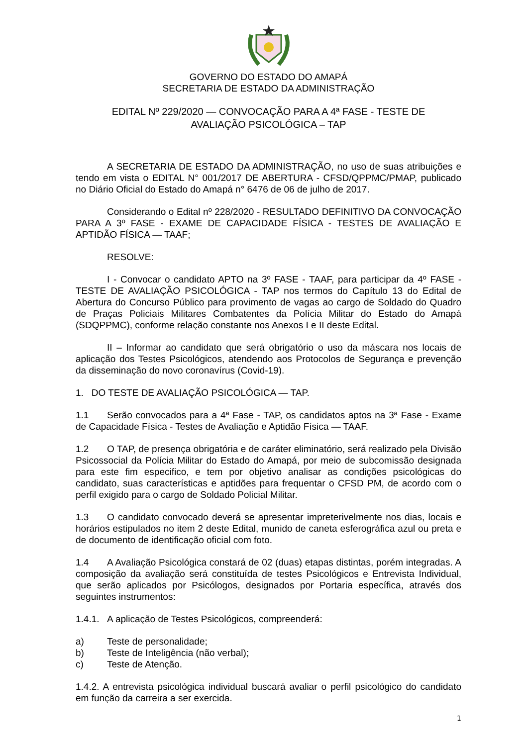GOVERNO DO ESTADO DO AMAPÁ
SECRETARIA DE ESTADO DA ADMINISTRAÇÃO
EDITAL Nº 229/2020 — CONVOCAÇÃO PARA A 4ª FASE - TESTE DE
AVALIAÇÃO PSICOLÓGICA – TAP
A SECRETARIA DE ESTADO DA ADMINISTRAÇÃO, no uso de suas atribuições e tendo em vista o EDITAL N° 001/2017 DE ABERTURA - CFSD/QPPMC/PMAP, publicado no Diário Oficial do Estado do Amapá n° 6476 de 06 de julho de 2017.
Considerando o Edital nº 228/2020 - RESULTADO DEFINITIVO DA CONVOCAÇÃO PARA A 3º FASE - EXAME DE CAPACIDADE FÍSICA - TESTES DE AVALIAÇÃO E APTIDÃO FÍSICA — TAAF;
RESOLVE:
I - Convocar o candidato APTO na 3º FASE - TAAF, para participar da 4º FASE - TESTE DE AVALIAÇÃO PSICOLÓGICA - TAP nos termos do Capítulo 13 do Edital de Abertura do Concurso Público para provimento de vagas ao cargo de Soldado do Quadro de Praças Policiais Militares Combatentes da Polícia Militar do Estado do Amapá (SDQPPMC), conforme relação constante nos Anexos I e II deste Edital.
II – Informar ao candidato que será obrigatório o uso da máscara nos locais de aplicação dos Testes Psicológicos, atendendo aos Protocolos de Segurança e prevenção da disseminação do novo coronavírus (Covid-19).
1. DO TESTE DE AVALIAÇÃO PSICOLÓGICA — TAP.
1.1 Serão convocados para a 4ª Fase - TAP, os candidatos aptos na 3ª Fase - Exame de Capacidade Física - Testes de Avaliação e Aptidão Física — TAAF.
1.2 O TAP, de presença obrigatória e de caráter eliminatório, será realizado pela Divisão Psicossocial da Polícia Militar do Estado do Amapá, por meio de subcomissão designada para este fim especifico, e tem por objetivo analisar as condições psicológicas do candidato, suas características e aptidões para frequentar o CFSD PM, de acordo com o perfil exigido para o cargo de Soldado Policial Militar.
1.3 O candidato convocado deverá se apresentar impreterivelmente nos dias, locais e horários estipulados no item 2 deste Edital, munido de caneta esferográfica azul ou preta e de documento de identificação oficial com foto.
1.4 A Avaliação Psicológica constará de 02 (duas) etapas distintas, porém integradas. A composição da avaliação será constituída de testes Psicológicos e Entrevista Individual, que serão aplicados por Psicólogos, designados por Portaria específica, através dos seguintes instrumentos:
1.4.1. A aplicação de Testes Psicológicos, compreenderá:
a) Teste de personalidade;
b) Teste de Inteligência (não verbal);
c) Teste de Atenção.
1.4.2. A entrevista psicológica individual buscará avaliar o perfil psicológico do candidato em função da carreira a ser exercida.
1